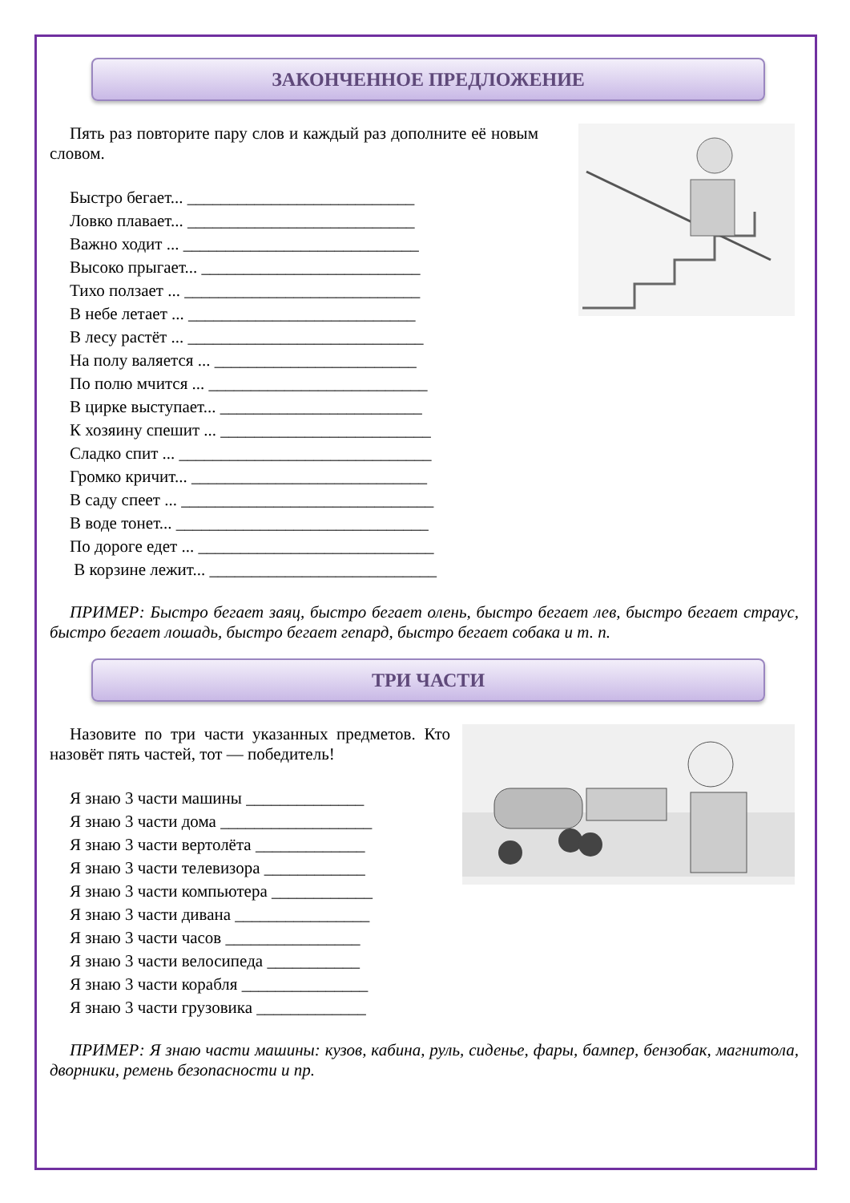ЗАКОНЧЕННОЕ ПРЕДЛОЖЕНИЕ
Пять раз повторите пару слов и каждый раз дополните её новым словом.
Быстро бегает... ___________________________
Ловко плавает... ___________________________
Важно ходит ... ____________________________
Высоко прыгает... __________________________
Тихо ползает ... ____________________________
В небе летает ... ___________________________
В лесу растёт ... ____________________________
На полу валяется ... ________________________
По полю мчится ... __________________________
В цирке выступает... ________________________
К хозяину спешит ... _________________________
Сладко спит ... ______________________________
Громко кричит... ____________________________
В саду спеет ... ______________________________
В воде тонет... ______________________________
По дороге едет ... ____________________________
В корзине лежит... ___________________________
ПРИМЕР: Быстро бегает заяц, быстро бегает олень, быстро бегает лев, быстро бегает страус, быстро бегает лошадь, быстро бегает гепард, быстро бегает собака и т. п.
ТРИ ЧАСТИ
Назовите по три части указанных предметов. Кто назовёт пять частей, тот — победитель!
Я знаю 3 части машины ______________
Я знаю 3 части дома __________________
Я знаю 3 части вертолёта _____________
Я знаю 3 части телевизора ____________
Я знаю 3 части компьютера ____________
Я знаю 3 части дивана ________________
Я знаю 3 части часов ________________
Я знаю 3 части велосипеда ___________
Я знаю 3 части корабля _______________
Я знаю 3 части грузовика _____________
ПРИМЕР: Я знаю части машины: кузов, кабина, руль, сиденье, фары, бампер, бензобак, магнитола, дворники, ремень безопасности и пр.